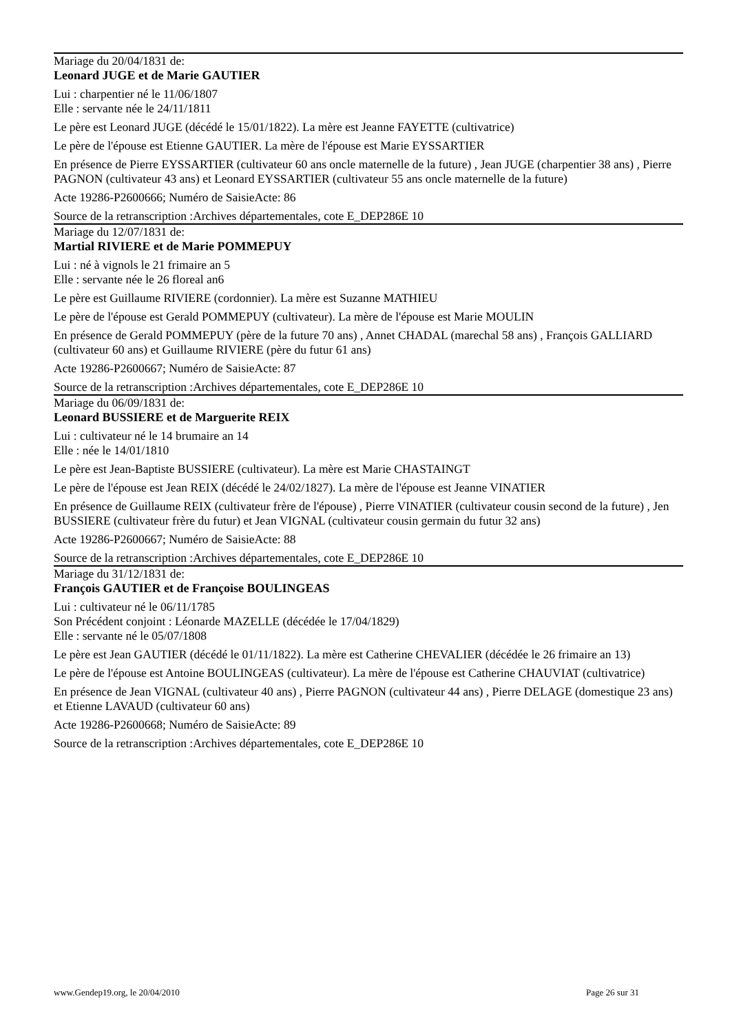Mariage du 20/04/1831 de:
Leonard JUGE et de Marie GAUTIER
Lui : charpentier né le 11/06/1807
Elle : servante née le 24/11/1811
Le père est Leonard JUGE (décédé le 15/01/1822). La mère est Jeanne FAYETTE (cultivatrice)
Le père de l'épouse est Etienne GAUTIER. La mère de l'épouse est Marie EYSSARTIER
En présence de Pierre EYSSARTIER (cultivateur 60 ans oncle maternelle de la future) , Jean JUGE (charpentier 38 ans) , Pierre PAGNON (cultivateur 43 ans) et Leonard EYSSARTIER (cultivateur 55 ans oncle maternelle de la future)
Acte 19286-P2600666; Numéro de SaisieActe: 86
Source de la retranscription :Archives départementales, cote E_DEP286E 10
Mariage du 12/07/1831 de:
Martial RIVIERE et de Marie POMMEPUY
Lui : né à vignols le 21 frimaire an 5
Elle : servante née le 26 floreal an6
Le père est Guillaume RIVIERE (cordonnier). La mère est Suzanne MATHIEU
Le père de l'épouse est Gerald POMMEPUY (cultivateur). La mère de l'épouse est Marie MOULIN
En présence de Gerald POMMEPUY (père de la future 70 ans) , Annet CHADAL (marechal 58 ans) , François GALLIARD (cultivateur 60 ans) et Guillaume RIVIERE (père du futur 61 ans)
Acte 19286-P2600667; Numéro de SaisieActe: 87
Source de la retranscription :Archives départementales, cote E_DEP286E 10
Mariage du 06/09/1831 de:
Leonard BUSSIERE et de Marguerite REIX
Lui : cultivateur né le 14 brumaire an 14
Elle : née le 14/01/1810
Le père est Jean-Baptiste BUSSIERE (cultivateur). La mère est Marie CHASTAINGT
Le père de l'épouse est Jean REIX (décédé le 24/02/1827). La mère de l'épouse est Jeanne VINATIER
En présence de Guillaume REIX (cultivateur frère de l'épouse) , Pierre VINATIER (cultivateur cousin second de la future) , Jen BUSSIERE (cultivateur frère du futur) et Jean VIGNAL (cultivateur cousin germain du futur 32 ans)
Acte 19286-P2600667; Numéro de SaisieActe: 88
Source de la retranscription :Archives départementales, cote E_DEP286E 10
Mariage du 31/12/1831 de:
François GAUTIER et de Françoise BOULINGEAS
Lui : cultivateur né le 06/11/1785
Son Précédent conjoint : Léonarde MAZELLE (décédée le 17/04/1829)
Elle : servante né le 05/07/1808
Le père est Jean GAUTIER (décédé le 01/11/1822). La mère est Catherine CHEVALIER (décédée le 26 frimaire an 13)
Le père de l'épouse est Antoine BOULINGEAS (cultivateur). La mère de l'épouse est Catherine CHAUVIAT (cultivatrice)
En présence de Jean VIGNAL (cultivateur 40 ans) , Pierre PAGNON (cultivateur 44 ans) , Pierre DELAGE (domestique 23 ans) et Etienne LAVAUD (cultivateur 60 ans)
Acte 19286-P2600668; Numéro de SaisieActe: 89
Source de la retranscription :Archives départementales, cote E_DEP286E 10
www.Gendep19.org, le 20/04/2010 Page 26 sur 31